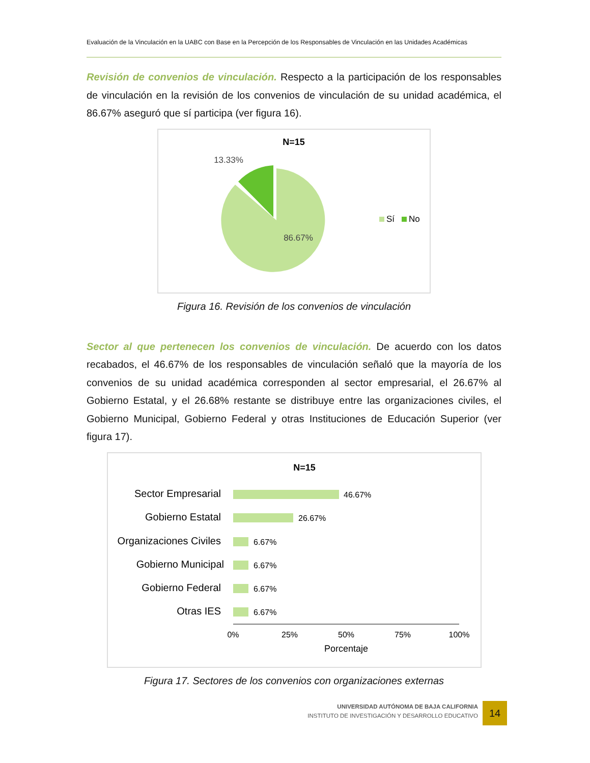Evaluación de la Vinculación en la UABC con Base en la Percepción de los Responsables de Vinculación en las Unidades Académicas
Revisión de convenios de vinculación. Respecto a la participación de los responsables de vinculación en la revisión de los convenios de vinculación de su unidad académica, el 86.67% aseguró que sí participa (ver figura 16).
N=15
13.33%
86.67%
Sí
No
Figura 16. Revisión de los convenios de vinculación
Sector al que pertenecen los convenios de vinculación. De acuerdo con los datos recabados, el 46.67% de los responsables de vinculación señaló que la mayoría de los convenios de su unidad académica corresponden al sector empresarial, el 26.67% al Gobierno Estatal, y el 26.68% restante se distribuye entre las organizaciones civiles, el Gobierno Municipal, Gobierno Federal y otras Instituciones de Educación Superior (ver figura 17).
N=15
Sector Empresarial
Gobierno Estatal
Organizaciones Civiles
Gobierno Municipal
Gobierno Federal
Otras IES
46.67%
26.67%
6.67%
6.67%
6.67%
6.67%
0%
25%
50%
75%
100%
Porcentaje
Figura 17. Sectores de los convenios con organizaciones externas
UNIVERSIDAD AUTÓNOMA DE BAJA CALIFORNIA
INSTITUTO DE INVESTIGACIÓN Y DESARROLLO EDUCATIVO
14